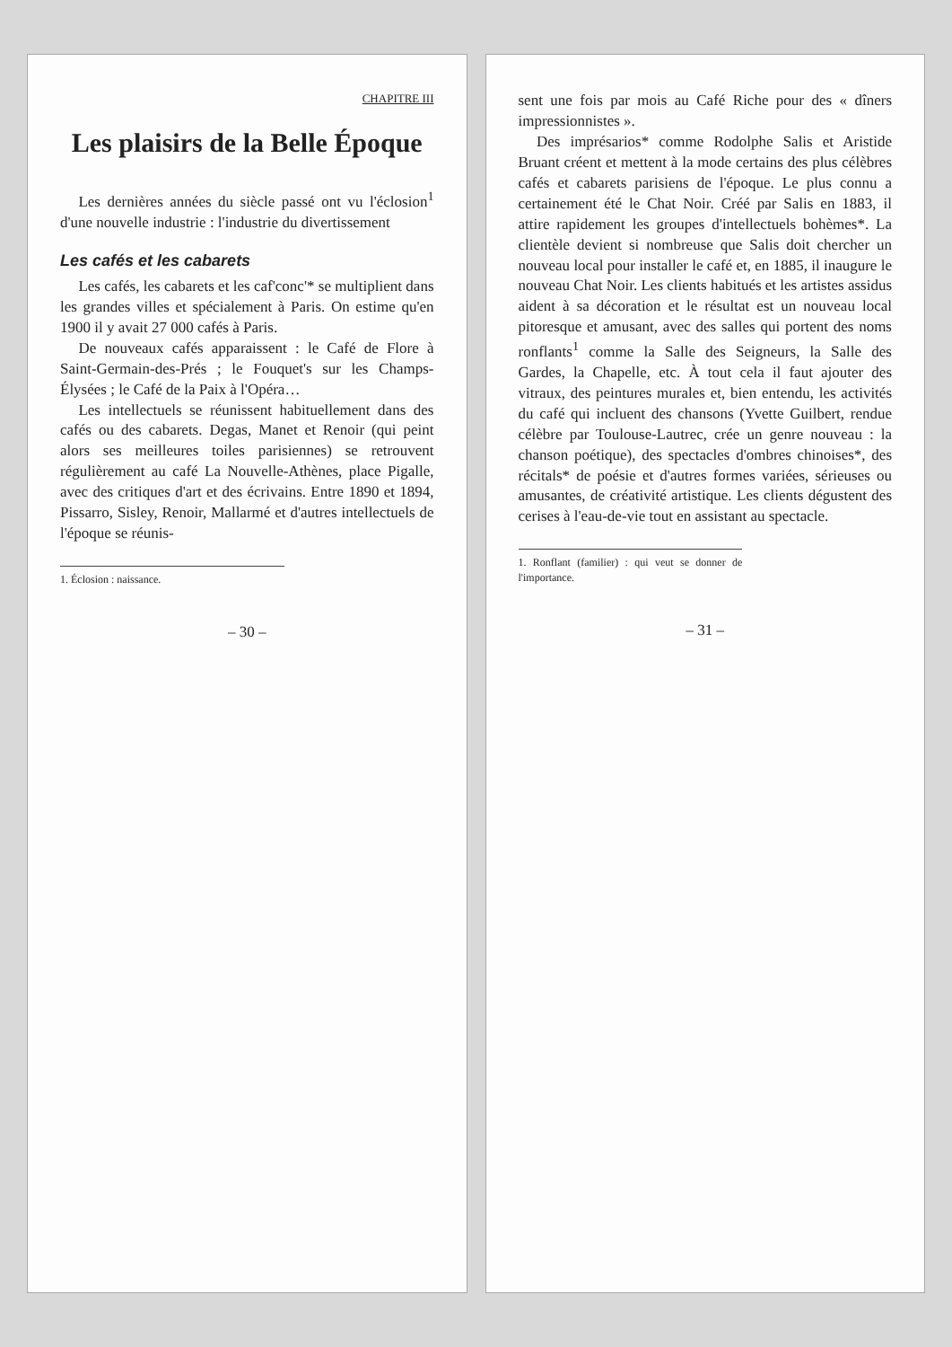CHAPITRE III
Les plaisirs de la Belle Époque
Les dernières années du siècle passé ont vu l'éclosion<sup>1</sup> d'une nouvelle industrie : l'industrie du divertissement
Les cafés et les cabarets
Les cafés, les cabarets et les caf'conc'* se multiplient dans les grandes villes et spécialement à Paris. On estime qu'en 1900 il y avait 27 000 cafés à Paris.
De nouveaux cafés apparaissent : le Café de Flore à Saint-Germain-des-Prés ; le Fouquet's sur les Champs-Élysées ; le Café de la Paix à l'Opéra…
Les intellectuels se réunissent habituellement dans des cafés ou des cabarets. Degas, Manet et Renoir (qui peint alors ses meilleures toiles parisiennes) se retrouvent régulièrement au café La Nouvelle-Athènes, place Pigalle, avec des critiques d'art et des écrivains. Entre 1890 et 1894, Pissarro, Sisley, Renoir, Mallarmé et d'autres intellectuels de l'époque se réunis-
1. Éclosion : naissance.
– 30 –
sent une fois par mois au Café Riche pour des « dîners impressionnistes ».
Des imprésarios* comme Rodolphe Salis et Aristide Bruant créent et mettent à la mode certains des plus célèbres cafés et cabarets parisiens de l'époque. Le plus connu a certainement été le Chat Noir. Créé par Salis en 1883, il attire rapidement les groupes d'intellectuels bohèmes*. La clientèle devient si nombreuse que Salis doit chercher un nouveau local pour installer le café et, en 1885, il inaugure le nouveau Chat Noir. Les clients habitués et les artistes assidus aident à sa décoration et le résultat est un nouveau local pitoresque et amusant, avec des salles qui portent des noms ronflants<sup>1</sup> comme la Salle des Seigneurs, la Salle des Gardes, la Chapelle, etc. À tout cela il faut ajouter des vitraux, des peintures murales et, bien entendu, les activités du café qui incluent des chansons (Yvette Guilbert, rendue célèbre par Toulouse-Lautrec, crée un genre nouveau : la chanson poétique), des spectacles d'ombres chinoises*, des récitals* de poésie et d'autres formes variées, sérieuses ou amusantes, de créativité artistique. Les clients dégustent des cerises à l'eau-de-vie tout en assistant au spectacle.
1. Ronflant (familier) : qui veut se donner de l'importance.
– 31 –